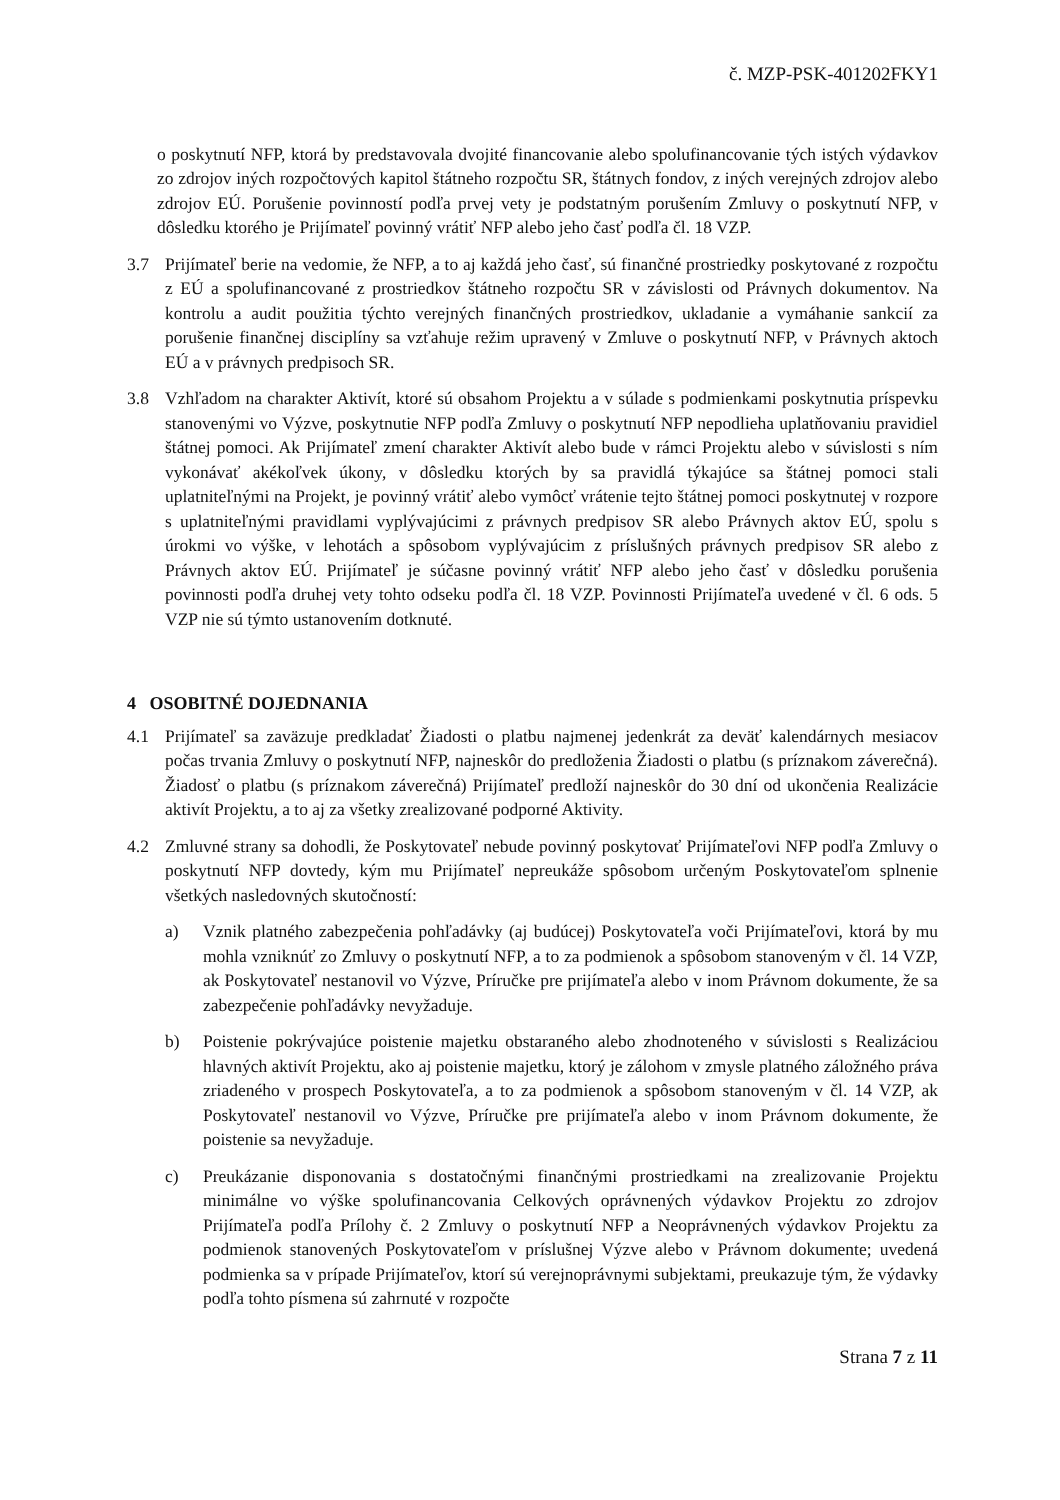č. MZP-PSK-401202FKY1
o poskytnutí NFP, ktorá by predstavovala dvojité financovanie alebo spolufinancovanie tých istých výdavkov zo zdrojov iných rozpočtových kapitol štátneho rozpočtu SR, štátnych fondov, z iných verejných zdrojov alebo zdrojov EÚ. Porušenie povinností podľa prvej vety je podstatným porušením Zmluvy o poskytnutí NFP, v dôsledku ktorého je Prijímateľ povinný vrátiť NFP alebo jeho časť podľa čl. 18 VZP.
3.7 Prijímateľ berie na vedomie, že NFP, a to aj každá jeho časť, sú finančné prostriedky poskytované z rozpočtu z EÚ a spolufinancované z prostriedkov štátneho rozpočtu SR v závislosti od Právnych dokumentov. Na kontrolu a audit použitia týchto verejných finančných prostriedkov, ukladanie a vymáhanie sankcií za porušenie finančnej disciplíny sa vzťahuje režim upravený v Zmluve o poskytnutí NFP, v Právnych aktoch EÚ a v právnych predpisoch SR.
3.8 Vzhľadom na charakter Aktivít, ktoré sú obsahom Projektu a v súlade s podmienkami poskytnutia príspevku stanovenými vo Výzve, poskytnutie NFP podľa Zmluvy o poskytnutí NFP nepodlieha uplatňovaniu pravidiel štátnej pomoci. Ak Prijímateľ zmení charakter Aktivít alebo bude v rámci Projektu alebo v súvislosti s ním vykonávať akékoľvek úkony, v dôsledku ktorých by sa pravidlá týkajúce sa štátnej pomoci stali uplatniteľnými na Projekt, je povinný vrátiť alebo vymôcť vrátenie tejto štátnej pomoci poskytnutej v rozpore s uplatniteľnými pravidlami vyplývajúcimi z právnych predpisov SR alebo Právnych aktov EÚ, spolu s úrokmi vo výške, v lehotách a spôsobom vyplývajúcim z príslušných právnych predpisov SR alebo z Právnych aktov EÚ. Prijímateľ je súčasne povinný vrátiť NFP alebo jeho časť v dôsledku porušenia povinnosti podľa druhej vety tohto odseku podľa čl. 18 VZP. Povinnosti Prijímateľa uvedené v čl. 6 ods. 5 VZP nie sú týmto ustanovením dotknuté.
4 OSOBITNÉ DOJEDNANIA
4.1 Prijímateľ sa zaväzuje predkladať Žiadosti o platbu najmenej jedenkrát za deväť kalendárnych mesiacov počas trvania Zmluvy o poskytnutí NFP, najneskôr do predloženia Žiadosti o platbu (s príznakom záverečná). Žiadosť o platbu (s príznakom záverečná) Prijímateľ predloží najneskôr do 30 dní od ukončenia Realizácie aktivít Projektu, a to aj za všetky zrealizované podporné Aktivity.
4.2 Zmluvné strany sa dohodli, že Poskytovateľ nebude povinný poskytovať Prijímateľovi NFP podľa Zmluvy o poskytnutí NFP dovtedy, kým mu Prijímateľ nepreukáže spôsobom určeným Poskytovateľom splnenie všetkých nasledovných skutočností:
a) Vznik platného zabezpečenia pohľadávky (aj budúcej) Poskytovateľa voči Prijímateľovi, ktorá by mu mohla vzniknúť zo Zmluvy o poskytnutí NFP, a to za podmienok a spôsobom stanoveným v čl. 14 VZP, ak Poskytovateľ nestanovil vo Výzve, Príručke pre prijímateľa alebo v inom Právnom dokumente, že sa zabezpečenie pohľadávky nevyžaduje.
b) Poistenie pokrývajúce poistenie majetku obstaraného alebo zhodnoteného v súvislosti s Realizáciou hlavných aktivít Projektu, ako aj poistenie majetku, ktorý je zálohom v zmysle platného záložného práva zriadeného v prospech Poskytovateľa, a to za podmienok a spôsobom stanoveným v čl. 14 VZP, ak Poskytovateľ nestanovil vo Výzve, Príručke pre prijímateľa alebo v inom Právnom dokumente, že poistenie sa nevyžaduje.
c) Preukázanie disponovania s dostatočnými finančnými prostriedkami na zrealizovanie Projektu minimálne vo výške spolufinancovania Celkových oprávnených výdavkov Projektu zo zdrojov Prijímateľa podľa Prílohy č. 2 Zmluvy o poskytnutí NFP a Neoprávnených výdavkov Projektu za podmienok stanovených Poskytovateľom v príslušnej Výzve alebo v Právnom dokumente; uvedená podmienka sa v prípade Prijímateľov, ktorí sú verejnoprávnymi subjektami, preukazuje tým, že výdavky podľa tohto písmena sú zahrnuté v rozpočte
Strana 7 z 11